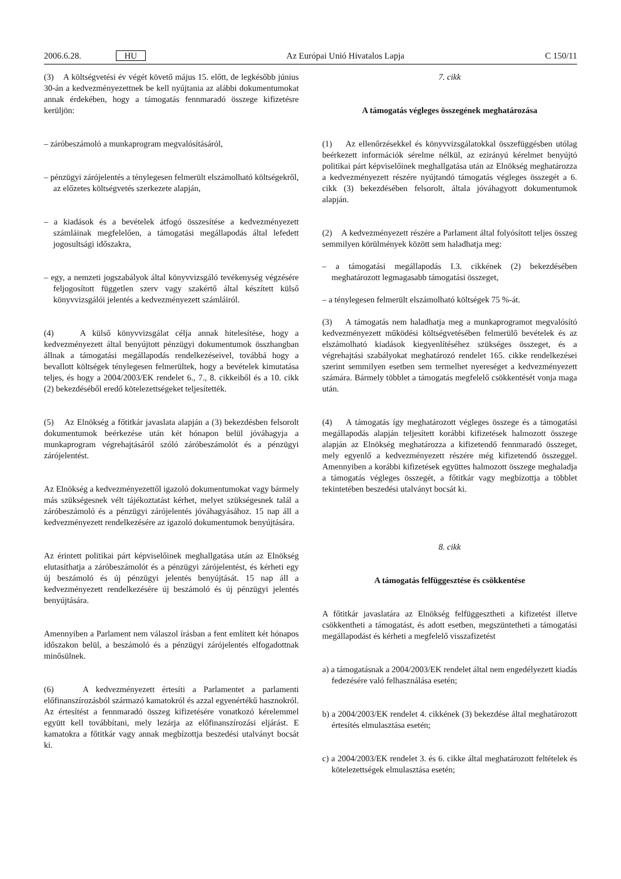2006.6.28. HU Az Európai Unió Hivatalos Lapja C 150/11
(3) A költségvetési év végét követő május 15. előtt, de legkésőbb június 30-án a kedvezményezettnek be kell nyújtania az alábbi dokumentumokat annak érdekében, hogy a támogatás fennmaradó összege kifizetésre kerüljön:
– záróbeszámoló a munkaprogram megvalósításáról,
– pénzügyi zárójelentés a ténylegesen felmerült elszámolható költségekről, az előzetes költségvetés szerkezete alapján,
– a kiadások és a bevételek átfogó összesítése a kedvezményezett számláinak megfelelően, a támogatási megállapodás által lefedett jogosultsági időszakra,
– egy, a nemzeti jogszabályok által könyvvizsgáló tevékenység végzésére feljogosított független szerv vagy szakértő által készített külső könyvvizsgálói jelentés a kedvezményezett számláiról.
(4) A külső könyvvizsgálat célja annak hitelesítése, hogy a kedvezményezett által benyújtott pénzügyi dokumentumok összhangban állnak a támogatási megállapodás rendelkezéseivel, továbbá hogy a bevallott költségek ténylegesen felmerültek, hogy a bevételek kimutatása teljes, és hogy a 2004/2003/EK rendelet 6., 7., 8. cikkeiből és a 10. cikk (2) bekezdéséből eredő kötelezettségeket teljesítették.
(5) Az Elnökség a főtitkár javaslata alapján a (3) bekezdésben felsorolt dokumentumok beérkezése után két hónapon belül jóváhagyja a munkaprogram végrehajtásáról szóló záróbeszámolót és a pénzügyi zárójelentést.
Az Elnökség a kedvezményezettől igazoló dokumentumokat vagy bármely más szükségesnek vélt tájékoztatást kérhet, melyet szükségesnek talál a záróbeszámoló és a pénzügyi zárójelentés jóváhagyásához. 15 nap áll a kedvezményezett rendelkezésére az igazoló dokumentumok benyújtására.
Az érintett politikai párt képviselőinek meghallgatása után az Elnökség elutasíthatja a záróbeszámolót és a pénzügyi zárójelentést, és kérheti egy új beszámoló és új pénzügyi jelentés benyújtását. 15 nap áll a kedvezményezett rendelkezésére új beszámoló és új pénzügyi jelentés benyújtására.
Amennyiben a Parlament nem válaszol írásban a fent említett két hónapos időszakon belül, a beszámoló és a pénzügyi zárójelentés elfogadottnak minősülnek.
(6) A kedvezményezett értesíti a Parlamentet a parlamenti előfinanszírozásból származó kamatokról és azzal egyenértékű hasznokról. Az értesítést a fennmaradó összeg kifizetésére vonatkozó kérelemmel együtt kell továbbítani, mely lezárja az előfinanszírozási eljárást. E kamatokra a főtitkár vagy annak megbízottja beszedési utalványt bocsát ki.
7. cikk
A támogatás végleges összegének meghatározása
(1) Az ellenőrzésekkel és könyvvizsgálatokkal összefüggésben utólag beérkezett információk sérelme nélkül, az ezirányú kérelmet benyújtó politikai párt képviselőinek meghallgatása után az Elnökség meghatározza a kedvezményezett részére nyújtandó támogatás végleges összegét a 6. cikk (3) bekezdésében felsorolt, általa jóváhagyott dokumentumok alapján.
(2) A kedvezményezett részére a Parlament által folyósított teljes összeg semmilyen körülmények között sem haladhatja meg:
– a támogatási megállapodás I.3. cikkének (2) bekezdésében meghatározott legmagasabb támogatási összeget,
– a ténylegesen felmerült elszámolható költségek 75 %-át.
(3) A támogatás nem haladhatja meg a munkaprogramot megvalósító kedvezményezett működési költségvetésében felmerülő bevételek és az elszámolható kiadások kiegyenlítéséhez szükséges összeget, és a végrehajtási szabályokat meghatározó rendelet 165. cikke rendelkezései szerint semmilyen esetben sem termelhet nyereséget a kedvezményezett számára. Bármely többlet a támogatás megfelelő csökkentését vonja maga után.
(4) A támogatás így meghatározott végleges összege és a támogatási megállapodás alapján teljesített korábbi kifizetések halmozott összege alapján az Elnökség meghatározza a kifizetendő fennmaradó összeget, mely egyenlő a kedvezményezett részére még kifizetendő összeggel. Amennyiben a korábbi kifizetések együttes halmozott összege meghaladja a támogatás végleges összegét, a főtitkár vagy megbízottja a többlet tekintetében beszedési utalványt bocsát ki.
8. cikk
A támogatás felfüggesztése és csökkentése
A főtitkár javaslatára az Elnökség felfüggesztheti a kifizetést illetve csökkentheti a támogatást, és adott esetben, megszüntetheti a támogatási megállapodást és kérheti a megfelelő visszafizetést
a) a támogatásnak a 2004/2003/EK rendelet által nem engedélyezett kiadás fedezésére való felhasználása esetén;
b) a 2004/2003/EK rendelet 4. cikkének (3) bekezdése által meghatározott értesítés elmulasztása esetén;
c) a 2004/2003/EK rendelet 3. és 6. cikke által meghatározott feltételek és kötelezettségek elmulasztása esetén;